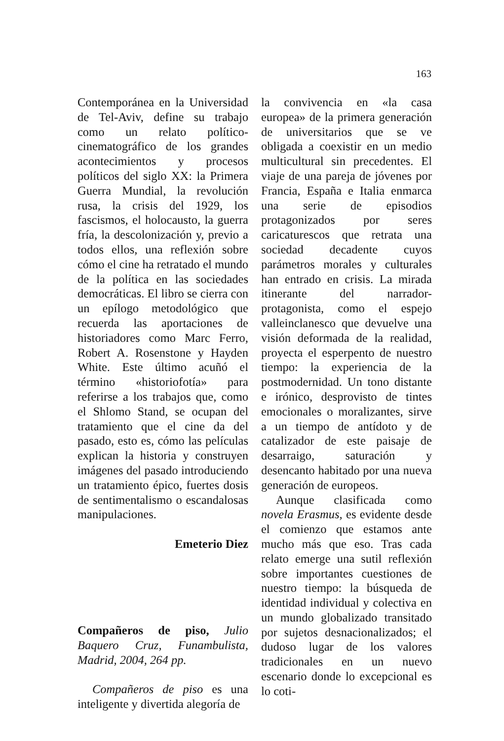163
Contemporánea en la Universidad de Tel-Aviv, define su trabajo como un relato político-cinematográfico de los grandes acontecimientos y procesos políticos del siglo XX: la Primera Guerra Mundial, la revolución rusa, la crisis del 1929, los fascismos, el holocausto, la guerra fría, la descolonización y, previo a todos ellos, una reflexión sobre cómo el cine ha retratado el mundo de la política en las sociedades democráticas. El libro se cierra con un epílogo metodológico que recuerda las aportaciones de historiadores como Marc Ferro, Robert A. Rosenstone y Hayden White. Este último acuñó el término «historiofotía» para referirse a los trabajos que, como el Shlomo Stand, se ocupan del tratamiento que el cine da del pasado, esto es, cómo las películas explican la historia y construyen imágenes del pasado introduciendo un tratamiento épico, fuertes dosis de sentimentalismo o escandalosas manipulaciones.
Emeterio Diez
Compañeros de piso, Julio Baquero Cruz, Funambulista, Madrid, 2004, 264 pp.
Compañeros de piso es una inteligente y divertida alegoría de
la convivencia en «la casa europea» de la primera generación de universitarios que se ve obligada a coexistir en un medio multicultural sin precedentes. El viaje de una pareja de jóvenes por Francia, España e Italia enmarca una serie de episodios protagonizados por seres caricaturescos que retrata una sociedad decadente cuyos parámetros morales y culturales han entrado en crisis. La mirada itinerante del narrador-protagonista, como el espejo valleinclanesco que devuelve una visión deformada de la realidad, proyecta el esperpento de nuestro tiempo: la experiencia de la postmodernidad. Un tono distante e irónico, desprovisto de tintes emocionales o moralizantes, sirve a un tiempo de antídoto y de catalizador de este paisaje de desarraigo, saturación y desencanto habitado por una nueva generación de europeos.
Aunque clasificada como novela Erasmus, es evidente desde el comienzo que estamos ante mucho más que eso. Tras cada relato emerge una sutil reflexión sobre importantes cuestiones de nuestro tiempo: la búsqueda de identidad individual y colectiva en un mundo globalizado transitado por sujetos desnacionalizados; el dudoso lugar de los valores tradicionales en un nuevo escenario donde lo excepcional es lo coti-